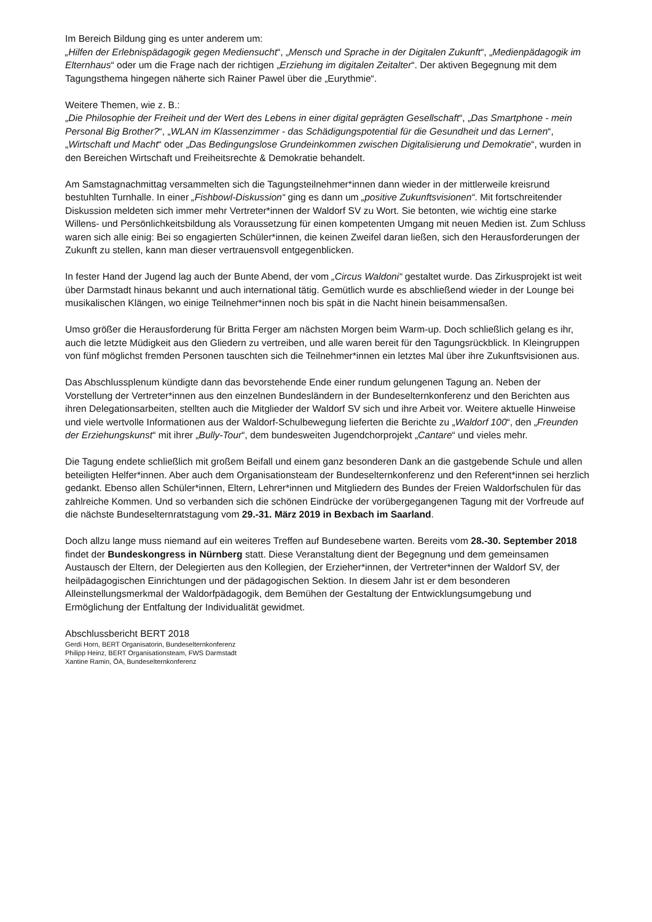Im Bereich Bildung ging es unter anderem um:
„Hilfen der Erlebnispädagogik gegen Mediensucht“, „Mensch und Sprache in der Digitalen Zukunft“, „Medienpädagogik im Elternhaus“ oder um die Frage nach der richtigen „Erziehung im digitalen Zeitalter“. Der aktiven Begegnung mit dem Tagungsthema hingegen näherte sich Rainer Pawel über die „Eurythmie“.
Weitere Themen, wie z. B.:
„Die Philosophie der Freiheit und der Wert des Lebens in einer digital geprägten Gesellschaft“, „Das Smartphone - mein Personal Big Brother?“, „WLAN im Klassenzimmer - das Schädigungspotential für die Gesundheit und das Lernen“, „Wirtschaft und Macht“ oder „Das Bedingungslose Grundeinkommen zwischen Digitalisierung und Demokratie“, wurden in den Bereichen Wirtschaft und Freiheitsrechte & Demokratie behandelt.
Am Samstagnachmittag versammelten sich die Tagungsteilnehmer*innen dann wieder in der mittlerweile kreisrund bestuhlten Turnhalle. In einer „Fishbowl-Diskussion“ ging es dann um „positive Zukunftsvisionen“. Mit fortschreitender Diskussion meldeten sich immer mehr Vertreter*innen der Waldorf SV zu Wort. Sie betonten, wie wichtig eine starke Willens- und Persönlichkeitsbildung als Voraussetzung für einen kompetenten Umgang mit neuen Medien ist. Zum Schluss waren sich alle einig: Bei so engagierten Schüler*innen, die keinen Zweifel daran ließen, sich den Herausforderungen der Zukunft zu stellen, kann man dieser vertrauensvoll entgegenblicken.
In fester Hand der Jugend lag auch der Bunte Abend, der vom „Circus Waldoni“ gestaltet wurde. Das Zirkusprojekt ist weit über Darmstadt hinaus bekannt und auch international tätig. Gemütlich wurde es abschließend wieder in der Lounge bei musikalischen Klängen, wo einige Teilnehmer*innen noch bis spät in die Nacht hinein beisammensaßen.
Umso größer die Herausforderung für Britta Ferger am nächsten Morgen beim Warm-up. Doch schließlich gelang es ihr, auch die letzte Müdigkeit aus den Gliedern zu vertreiben, und alle waren bereit für den Tagungsrückblick. In Kleingruppen von fünf möglichst fremden Personen tauschten sich die Teilnehmer*innen ein letztes Mal über ihre Zukunftsvisionen aus.
Das Abschlussplenum kündigte dann das bevorstehende Ende einer rundum gelungenen Tagung an. Neben der Vorstellung der Vertreter*innen aus den einzelnen Bundesländern in der Bundeselternkonferenz und den Berichten aus ihren Delegationsarbeiten, stellten auch die Mitglieder der Waldorf SV sich und ihre Arbeit vor. Weitere aktuelle Hinweise und viele wertvolle Informationen aus der Waldorf-Schulbewegung lieferten die Berichte zu „Waldorf 100“, den „Freunden der Erziehungskunst“ mit ihrer „Bully-Tour“, dem bundesweiten Jugendchorprojekt „Cantare“ und vieles mehr.
Die Tagung endete schließlich mit großem Beifall und einem ganz besonderen Dank an die gastgebende Schule und allen beteiligten Helfer*innen. Aber auch dem Organisationsteam der Bundeselternkonferenz und den Referent*innen sei herzlich gedankt. Ebenso allen Schüler*innen, Eltern, Lehrer*innen und Mitgliedern des Bundes der Freien Waldorfschulen für das zahlreiche Kommen. Und so verbanden sich die schönen Eindrücke der vorübergegangenen Tagung mit der Vorfreude auf die nächste Bundeselternratstagung vom 29.-31. März 2019 in Bexbach im Saarland.
Doch allzu lange muss niemand auf ein weiteres Treffen auf Bundesebene warten. Bereits vom 28.-30. September 2018 findet der Bundeskongress in Nürnberg statt. Diese Veranstaltung dient der Begegnung und dem gemeinsamen Austausch der Eltern, der Delegierten aus den Kollegien, der Erzieher*innen, der Vertreter*innen der Waldorf SV, der heilpädagogischen Einrichtungen und der pädagogischen Sektion. In diesem Jahr ist er dem besonderen Alleinstellungsmerkmal der Waldorfpädagogik, dem Bemühen der Gestaltung der Entwicklungsumgebung und Ermöglichung der Entfaltung der Individualität gewidmet.
Abschlussbericht BERT 2018
Gerdi Horn, BERT Organisatorin, Bundeselternkonferenz
Philipp Heinz, BERT Organisationsteam, FWS Darmstadt
Xantine Ramin, ÖA, Bundeselternkonferenz